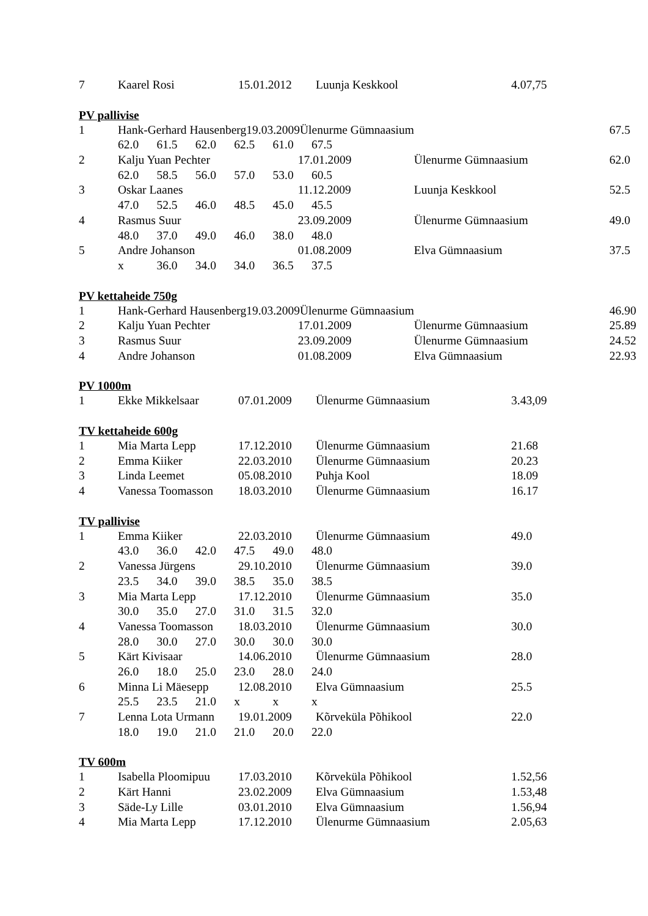| 7 | Kaarel Rosi | 15.01.2012 | Luunja Keskkool | 4.07,75 |
PV pallivise
| 1 | Hank-Gerhard Hausenberg19.03.2009Ülenurme Gümnaasium | | | 67.5 |
| | 62.0 61.5 62.0 62.5 61.0 67.5 | | | |
| 2 | Kalju Yuan Pechter | 17.01.2009 | Ülenurme Gümnaasium | 62.0 |
| | 62.0 58.5 56.0 57.0 53.0 60.5 | | | |
| 3 | Oskar Laanes | 11.12.2009 | Luunja Keskkool | 52.5 |
| | 47.0 52.5 46.0 48.5 45.0 45.5 | | | |
| 4 | Rasmus Suur | 23.09.2009 | Ülenurme Gümnaasium | 49.0 |
| | 48.0 37.0 49.0 46.0 38.0 48.0 | | | |
| 5 | Andre Johanson | 01.08.2009 | Elva Gümnaasium | 37.5 |
| | x 36.0 34.0 34.0 36.5 37.5 | | | |
PV kettaheide 750g
| 1 | Hank-Gerhard Hausenberg19.03.2009Ülenurme Gümnaasium | | | 46.90 |
| 2 | Kalju Yuan Pechter | 17.01.2009 | Ülenurme Gümnaasium | 25.89 |
| 3 | Rasmus Suur | 23.09.2009 | Ülenurme Gümnaasium | 24.52 |
| 4 | Andre Johanson | 01.08.2009 | Elva Gümnaasium | 22.93 |
PV 1000m
| 1 | Ekke Mikkelsaar | 07.01.2009 | Ülenurme Gümnaasium | 3.43,09 |
TV kettaheide 600g
| 1 | Mia Marta Lepp | 17.12.2010 | Ülenurme Gümnaasium | 21.68 |
| 2 | Emma Kiiker | 22.03.2010 | Ülenurme Gümnaasium | 20.23 |
| 3 | Linda Leemet | 05.08.2010 | Puhja Kool | 18.09 |
| 4 | Vanessa Toomasson | 18.03.2010 | Ülenurme Gümnaasium | 16.17 |
TV pallivise
| 1 | Emma Kiiker | 22.03.2010 | Ülenurme Gümnaasium | 49.0 |
| | 43.0 36.0 42.0 47.5 49.0 48.0 | | | |
| 2 | Vanessa Jürgens | 29.10.2010 | Ülenurme Gümnaasium | 39.0 |
| | 23.5 34.0 39.0 38.5 35.0 38.5 | | | |
| 3 | Mia Marta Lepp | 17.12.2010 | Ülenurme Gümnaasium | 35.0 |
| | 30.0 35.0 27.0 31.0 31.5 32.0 | | | |
| 4 | Vanessa Toomasson | 18.03.2010 | Ülenurme Gümnaasium | 30.0 |
| | 28.0 30.0 27.0 30.0 30.0 30.0 | | | |
| 5 | Kärt Kivisaar | 14.06.2010 | Ülenurme Gümnaasium | 28.0 |
| | 26.0 18.0 25.0 23.0 28.0 24.0 | | | |
| 6 | Minna Li Mäesepp | 12.08.2010 | Elva Gümnaasium | 25.5 |
| | 25.5 23.5 21.0 x x x | | | |
| 7 | Lenna Lota Urmann | 19.01.2009 | Kõrveküla Põhikool | 22.0 |
| | 18.0 19.0 21.0 21.0 20.0 22.0 | | | |
TV 600m
| 1 | Isabella Ploomipuu | 17.03.2010 | Kõrveküla Põhikool | 1.52,56 |
| 2 | Kärt Hanni | 23.02.2009 | Elva Gümnaasium | 1.53,48 |
| 3 | Säde-Ly Lille | 03.01.2010 | Elva Gümnaasium | 1.56,94 |
| 4 | Mia Marta Lepp | 17.12.2010 | Ülenurme Gümnaasium | 2.05,63 |